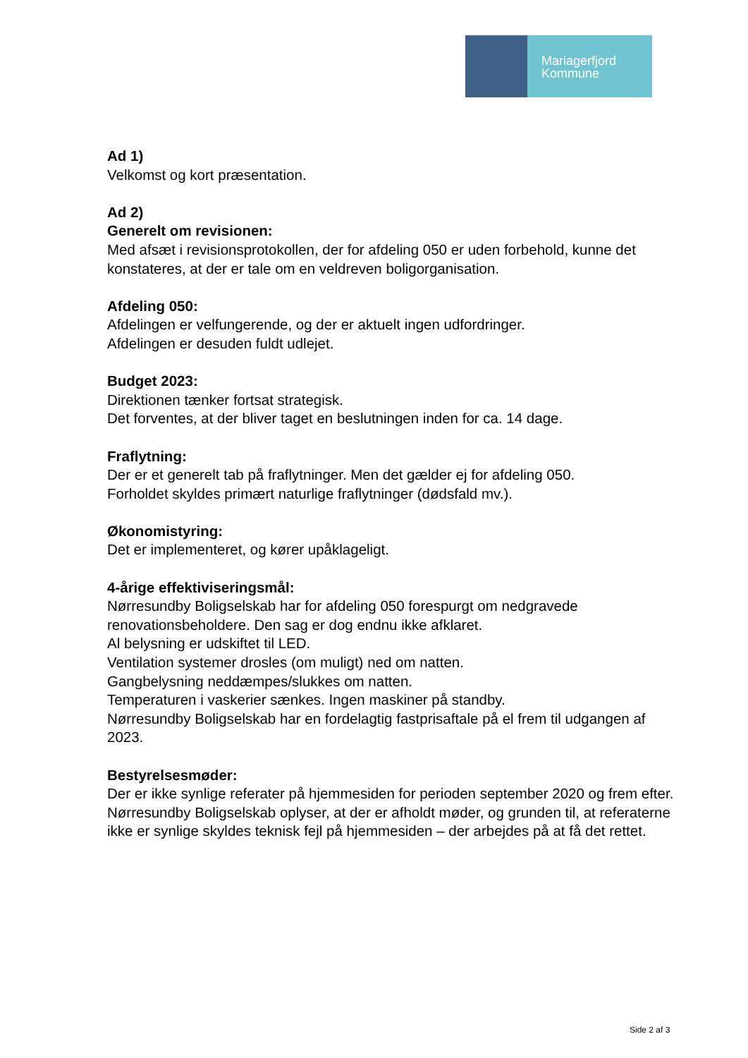Mariagerfjord
Kommune
Ad 1)
Velkomst og kort præsentation.
Ad 2)
Generelt om revisionen:
Med afsæt i revisionsprotokollen, der for afdeling 050 er uden forbehold, kunne det konstateres, at der er tale om en veldreven boligorganisation.
Afdeling 050:
Afdelingen er velfungerende, og der er aktuelt ingen udfordringer.
Afdelingen er desuden fuldt udlejet.
Budget 2023:
Direktionen tænker fortsat strategisk.
Det forventes, at der bliver taget en beslutningen inden for ca. 14 dage.
Fraflytning:
Der er et generelt tab på fraflytninger. Men det gælder ej for afdeling 050.
Forholdet skyldes primært naturlige fraflytninger (dødsfald mv.).
Økonomistyring:
Det er implementeret, og kører upåklageligt.
4-årige effektiviseringsmål:
Nørresundby Boligselskab har for afdeling 050 forespurgt om nedgravede renovationsbeholdere. Den sag er dog endnu ikke afklaret.
Al belysning er udskiftet til LED.
Ventilation systemer drosles (om muligt) ned om natten.
Gangbelysning neddæmpes/slukkes om natten.
Temperaturen i vaskerier sænkes. Ingen maskiner på standby.
Nørresundby Boligselskab har en fordelagtig fastprisaftale på el frem til udgangen af 2023.
Bestyrelsesmøder:
Der er ikke synlige referater på hjemmesiden for perioden september 2020 og frem efter. Nørresundby Boligselskab oplyser, at der er afholdt møder, og grunden til, at referaterne ikke er synlige skyldes teknisk fejl på hjemmesiden – der arbejdes på at få det rettet.
Side 2 af 3